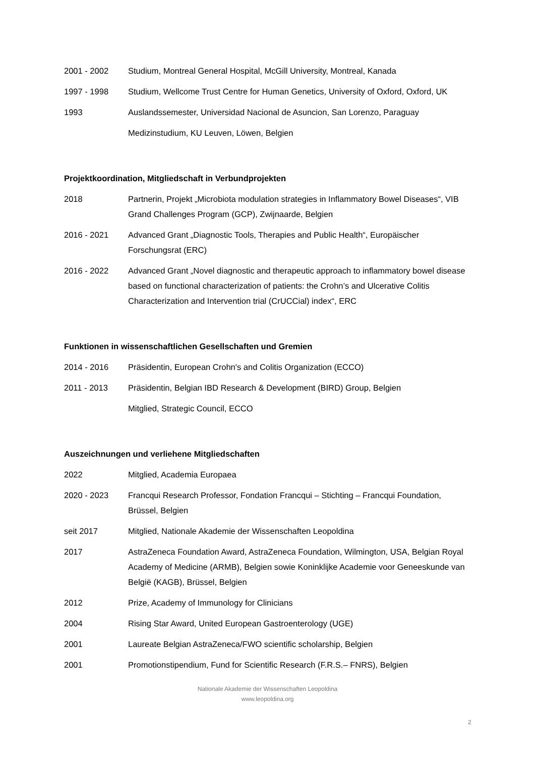2001 - 2002 Studium, Montreal General Hospital, McGill University, Montreal, Kanada
1997 - 1998 Studium, Wellcome Trust Centre for Human Genetics, University of Oxford, Oxford, UK
1993 Auslandssemester, Universidad Nacional de Asuncion, San Lorenzo, Paraguay
Medizinstudium, KU Leuven, Löwen, Belgien
Projektkoordination, Mitgliedschaft in Verbundprojekten
2018 Partnerin, Projekt „Microbiota modulation strategies in Inflammatory Bowel Diseases“, VIB Grand Challenges Program (GCP), Zwijnaarde, Belgien
2016 - 2021 Advanced Grant „Diagnostic Tools, Therapies and Public Health“, Europäischer Forschungsrat (ERC)
2016 - 2022 Advanced Grant „Novel diagnostic and therapeutic approach to inflammatory bowel disease based on functional characterization of patients: the Crohn’s and Ulcerative Colitis Characterization and Intervention trial (CrUCCial) index“, ERC
Funktionen in wissenschaftlichen Gesellschaften und Gremien
2014 - 2016 Präsidentin, European Crohn's and Colitis Organization (ECCO)
2011 - 2013 Präsidentin, Belgian IBD Research & Development (BIRD) Group, Belgien
Mitglied, Strategic Council, ECCO
Auszeichnungen und verliehene Mitgliedschaften
2022 Mitglied, Academia Europaea
2020 - 2023 Francqui Research Professor, Fondation Francqui – Stichting – Francqui Foundation, Brüssel, Belgien
seit 2017 Mitglied, Nationale Akademie der Wissenschaften Leopoldina
2017 AstraZeneca Foundation Award, AstraZeneca Foundation, Wilmington, USA, Belgian Royal Academy of Medicine (ARMB), Belgien sowie Koninklijke Academie voor Geneeskunde van België (KAGB), Brüssel, Belgien
2012 Prize, Academy of Immunology for Clinicians
2004 Rising Star Award, United European Gastroenterology (UGE)
2001 Laureate Belgian AstraZeneca/FWO scientific scholarship, Belgien
2001 Promotionstipendium, Fund for Scientific Research (F.R.S.– FNRS), Belgien
Nationale Akademie der Wissenschaften Leopoldina
www.leopoldina.org
2